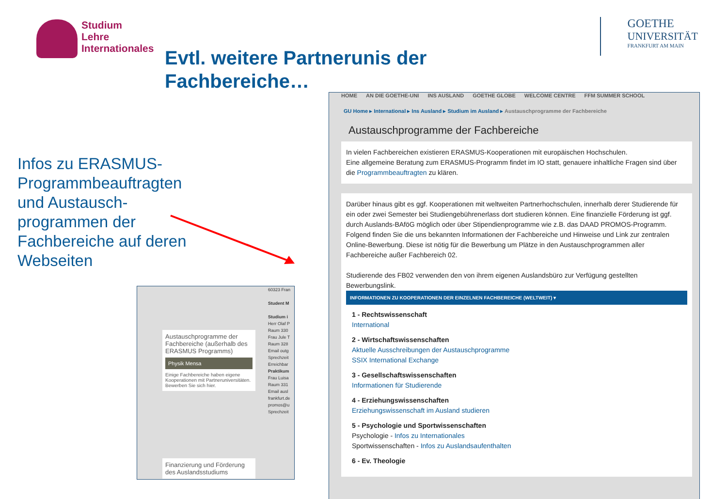Studium
Lehre
Internationales
Evtl. weitere Partnerunis der
Fachbereiche…
GOETHE
UNIVERSITÄT
FRANKFURT AM MAIN
Infos zu ERASMUS-Programmbeauftragten und Austausch-programmen der Fachbereiche auf deren Webseiten
Austauschprogramme der Fachbereiche (außerhalb des ERASMUS Programms)
Physik Mensa
Einige Fachbereiche haben eigene Kooperationen mit Partneruniversitäten. Bewerben Sie sich hier.
Finanzierung und Förderung des Auslandsstudiums
60323 Fran
Student M
Studium i
Herr Olaf P
Raum 330
Frau Jule T
Raum 328
Email outg
Sprechzeit
Erreichbar
Praktikum
Frau Luisa
Raum 331
Email ausl
frankfurt.de
promos@u
Sprechzeit
HOME AN DIE GOETHE-UNI INS AUSLAND GOETHE GLOBE WELCOME CENTRE FFM SUMMER SCHOOL
GU Home ▸ International ▸ Ins Ausland ▸ Studium im Ausland ▸ Austauschprogramme der Fachbereiche
Austauschprogramme der Fachbereiche
In vielen Fachbereichen existieren ERASMUS-Kooperationen mit europäischen Hochschulen.
Eine allgemeine Beratung zum ERASMUS-Programm findet im IO statt, genauere inhaltliche Fragen sind über die Programmbeauftragten zu klären.
Darüber hinaus gibt es ggf. Kooperationen mit weltweiten Partnerhochschulen, innerhalb derer Studierende für ein oder zwei Semester bei Studiengebührenerlass dort studieren können. Eine finanzielle Förderung ist ggf. durch Auslands-BAföG möglich oder über Stipendienprogramme wie z.B. das DAAD PROMOS-Programm.
Folgend finden Sie die uns bekannten Informationen der Fachbereiche und Hinweise und Link zur zentralen Online-Bewerbung. Diese ist nötig für die Bewerbung um Plätze in den Austauschprogrammen aller Fachbereiche außer Fachbereich 02.
Studierende des FB02 verwenden den von ihrem eigenen Auslandsbüro zur Verfügung gestellten Bewerbungslink.
INFORMATIONEN ZU KOOPERATIONEN DER EINZELNEN FACHBEREICHE (WELTWEIT) ▾
1 - Rechtswissenschaft
International
2 - Wirtschaftswissenschaften
Aktuelle Ausschreibungen der Austauschprogramme
SSIX International Exchange
3 - Gesellschaftswissenschaften
Informationen für Studierende
4 - Erziehungswissenschaften
Erziehungswissenschaft im Ausland studieren
5 - Psychologie und Sportwissenschaften
Psychologie - Infos zu Internationales
Sportwissenschaften - Infos zu Auslandsaufenthalten
6 - Ev. Theologie